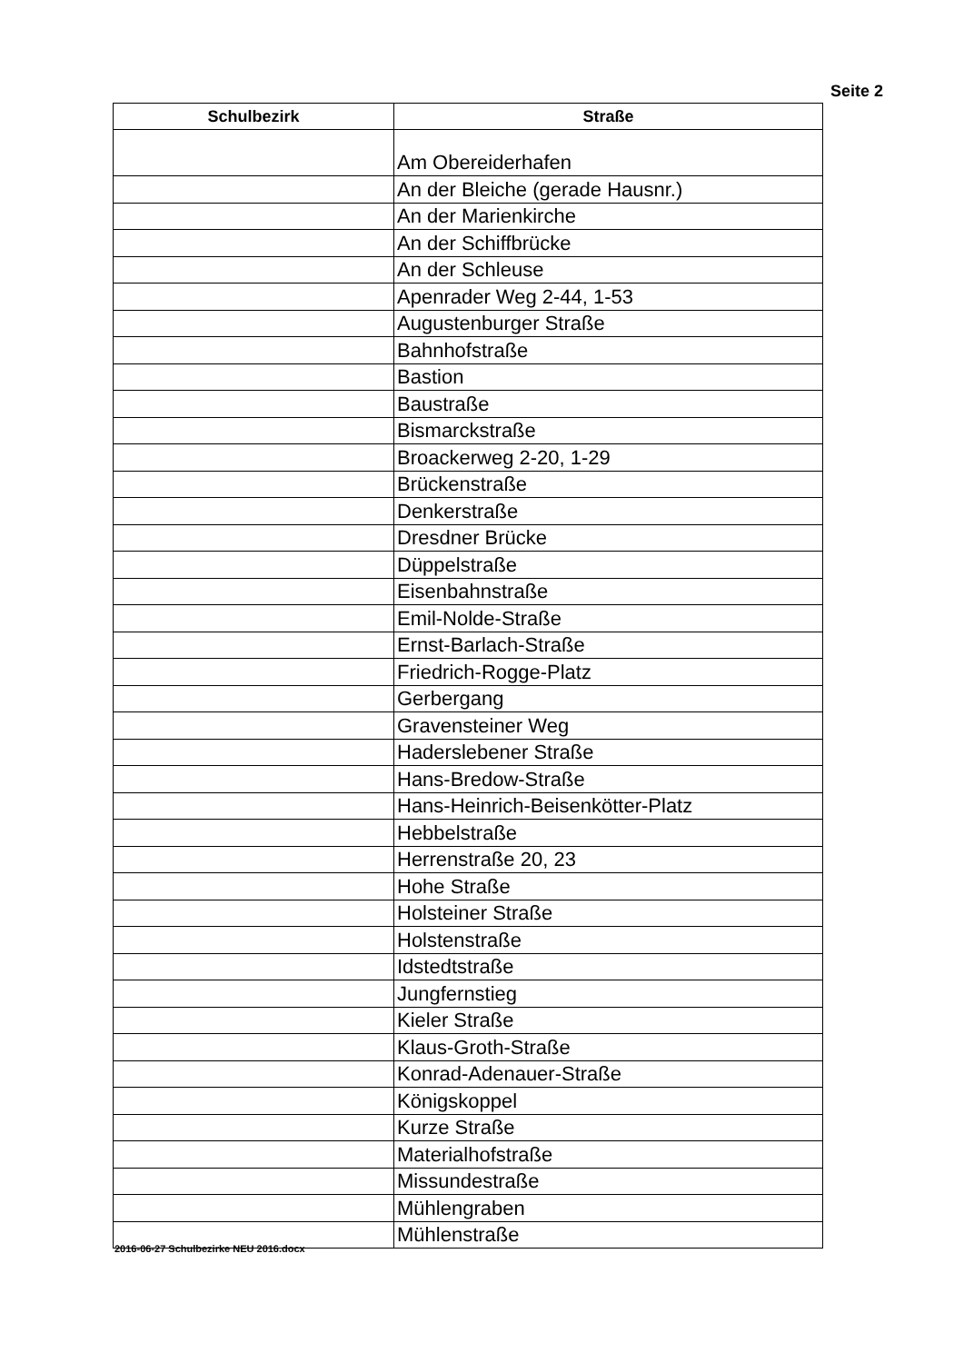Seite 2
| Schulbezirk | Straße |
| --- | --- |
| | Am Obereiderhafen |
| | An der Bleiche (gerade Hausnr.) |
| | An der Marienkirche |
| | An der Schiffbrücke |
| | An der Schleuse |
| | Apenrader Weg 2-44, 1-53 |
| | Augustenburger Straße |
| | Bahnhofstraße |
| | Bastion |
| | Baustraße |
| | Bismarckstraße |
| | Broackerweg 2-20, 1-29 |
| | Brückenstraße |
| | Denkerstraße |
| | Dresdner Brücke |
| | Düppelstraße |
| | Eisenbahnstraße |
| | Emil-Nolde-Straße |
| | Ernst-Barlach-Straße |
| | Friedrich-Rogge-Platz |
| | Gerbergang |
| | Gravensteiner Weg |
| | Haderslebener Straße |
| | Hans-Bredow-Straße |
| | Hans-Heinrich-Beisenkötter-Platz |
| | Hebbelstraße |
| | Herrenstraße 20, 23 |
| | Hohe Straße |
| | Holsteiner Straße |
| | Holstenstraße |
| | Idstedtstraße |
| | Jungfernstieg |
| | Kieler Straße |
| | Klaus-Groth-Straße |
| | Konrad-Adenauer-Straße |
| | Königskoppel |
| | Kurze Straße |
| | Materialhofstraße |
| | Missundestraße |
| | Mühlengraben |
| | Mühlenstraße |
2016-06-27 Schulbezirke NEU 2016.docx